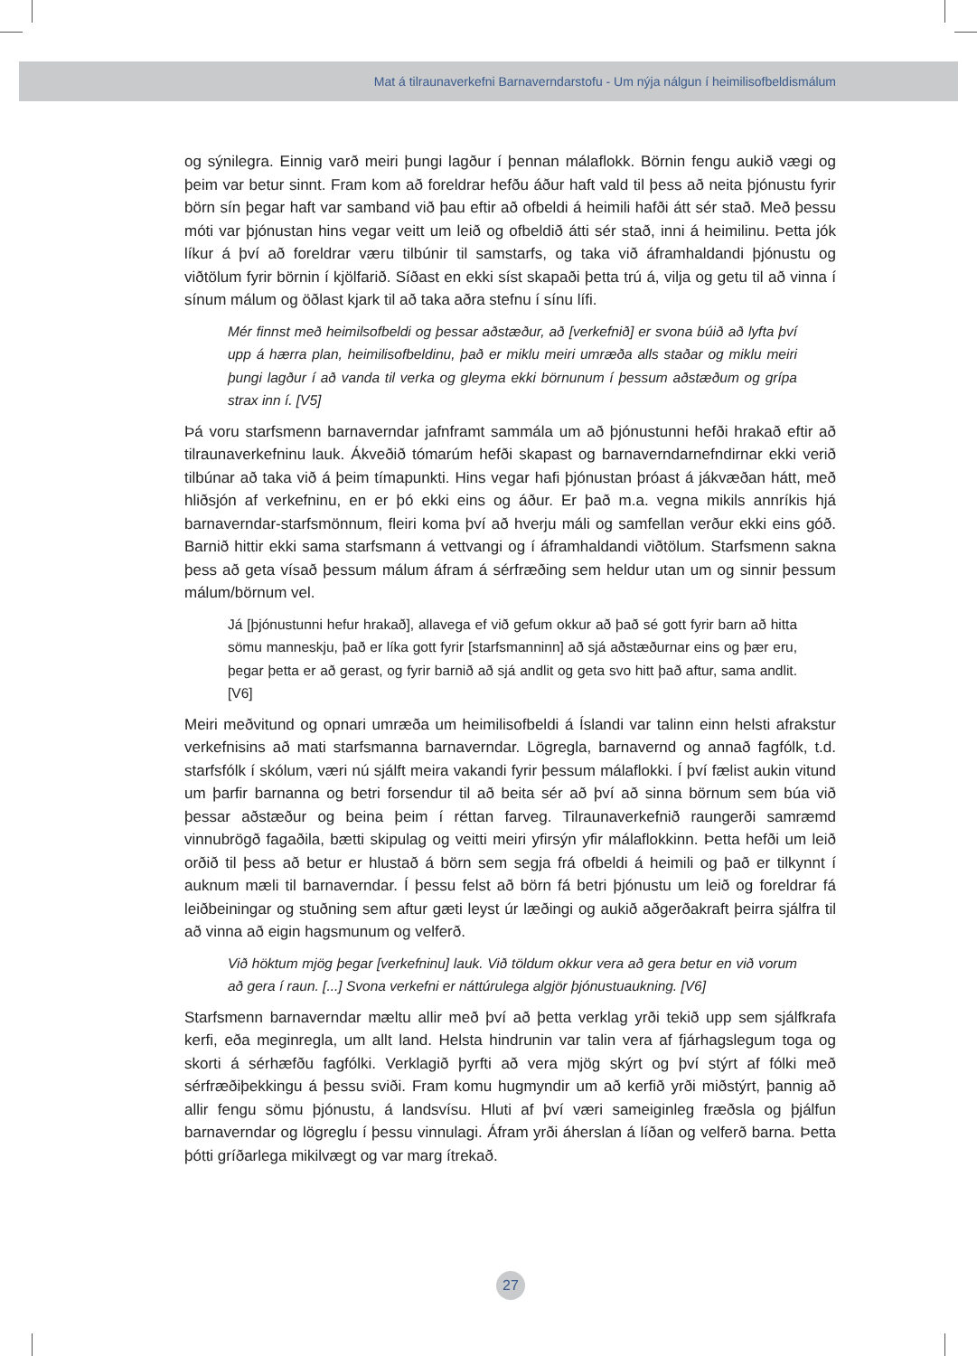Mat á tilraunaverkefni Barnaverndarstofu - Um nýja nálgun í heimilisofbeldismálum
og sýnilegra. Einnig varð meiri þungi lagður í þennan málaflokk. Börnin fengu aukið vægi og þeim var betur sinnt. Fram kom að foreldrar hefðu áður haft vald til þess að neita þjónustu fyrir börn sín þegar haft var samband við þau eftir að ofbeldi á heimili hafði átt sér stað. Með þessu móti var þjónustan hins vegar veitt um leið og ofbeldið átti sér stað, inni á heimilinu. Þetta jók líkur á því að foreldrar væru tilbúnir til samstarfs, og taka við áframhaldandi þjónustu og viðtölum fyrir börnin í kjölfarið. Síðast en ekki síst skapaði þetta trú á, vilja og getu til að vinna í sínum málum og öðlast kjark til að taka aðra stefnu í sínu lífi.
Mér finnst með heimilsofbeldi og þessar aðstæður, að [verkefnið] er svona búið að lyfta því upp á hærra plan, heimilisofbeldinu, það er miklu meiri umræða alls staðar og miklu meiri þungi lagður í að vanda til verka og gleyma ekki börnunum í þessum aðstæðum og grípa strax inn í. [V5]
Þá voru starfsmenn barnaverndar jafnframt sammála um að þjónustunni hefði hrakað eftir að tilraunaverkefninu lauk. Ákveðið tómarúm hefði skapast og barnaverndarnefndirnar ekki verið tilbúnar að taka við á þeim tímapunkti. Hins vegar hafi þjónustan þróast á jákvæðan hátt, með hliðsjón af verkefninu, en er þó ekki eins og áður. Er það m.a. vegna mikils annríkis hjá barnaverndar-starfsmönnum, fleiri koma því að hverju máli og samfellan verður ekki eins góð. Barnið hittir ekki sama starfsmann á vettvangi og í áframhaldandi viðtölum. Starfsmenn sakna þess að geta vísað þessum málum áfram á sérfræðing sem heldur utan um og sinnir þessum málum/börnum vel.
Já [þjónustunni hefur hrakað], allavega ef við gefum okkur að það sé gott fyrir barn að hitta sömu manneskju, það er líka gott fyrir [starfsmanninn] að sjá aðstæðurnar eins og þær eru, þegar þetta er að gerast, og fyrir barnið að sjá andlit og geta svo hitt það aftur, sama andlit. [V6]
Meiri meðvitund og opnari umræða um heimilisofbeldi á Íslandi var talinn einn helsti afrakstur verkefnisins að mati starfsmanna barnaverndar. Lögregla, barnavernd og annað fagfólk, t.d. starfsfólk í skólum, væri nú sjálft meira vakandi fyrir þessum málaflokki. Í því fælist aukin vitund um þarfir barnanna og betri forsendur til að beita sér að því að sinna börnum sem búa við þessar aðstæður og beina þeim í réttan farveg. Tilraunaverkefnið raungerði samræmd vinnubrögð fagaðila, bætti skipulag og veitti meiri yfirsýn yfir málaflokkinn. Þetta hefði um leið orðið til þess að betur er hlustað á börn sem segja frá ofbeldi á heimili og það er tilkynnt í auknum mæli til barnaverndar. Í þessu felst að börn fá betri þjónustu um leið og foreldrar fá leiðbeiningar og stuðning sem aftur gæti leyst úr læðingi og aukið aðgerðakraft þeirra sjálfra til að vinna að eigin hagsmunum og velferð.
Við höktum mjög þegar [verkefninu] lauk. Við töldum okkur vera að gera betur en við vorum að gera í raun. [...] Svona verkefni er náttúrulega algjör þjónustuaukning. [V6]
Starfsmenn barnaverndar mæltu allir með því að þetta verklag yrði tekið upp sem sjálfkrafa kerfi, eða meginregla, um allt land. Helsta hindrunin var talin vera af fjárhagslegum toga og skorti á sérhæfðu fagfólki. Verklagið þyrfti að vera mjög skýrt og því stýrt af fólki með sérfræðiþekkingu á þessu sviði. Fram komu hugmyndir um að kerfið yrði miðstýrt, þannig að allir fengu sömu þjónustu, á landsvísu. Hluti af því væri sameiginleg fræðsla og þjálfun barnaverndar og lögreglu í þessu vinnulagi. Áfram yrði áherslan á líðan og velferð barna. Þetta þótti gríðarlega mikilvægt og var marg ítrekað.
27